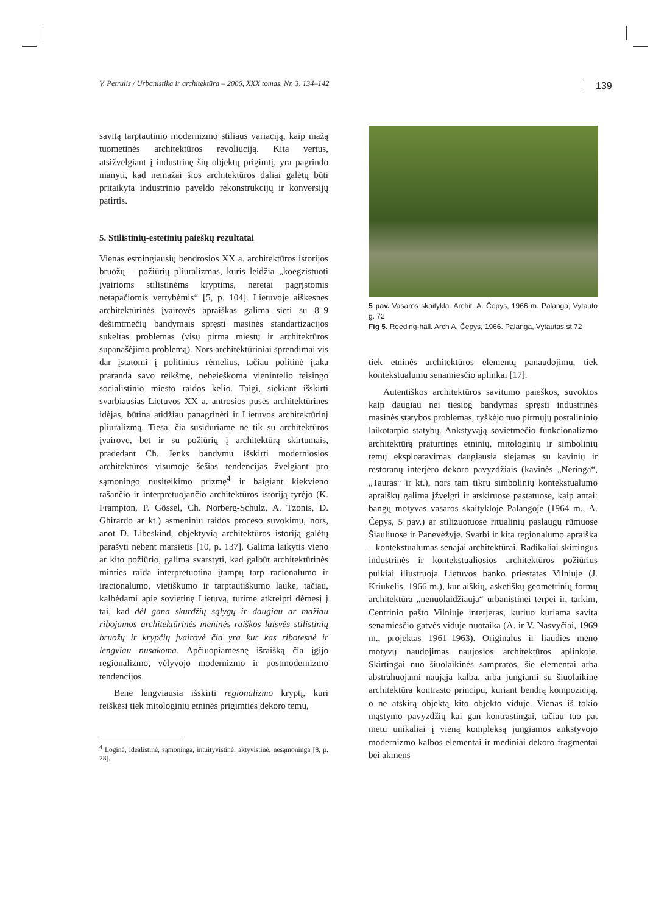V. Petrulis / Urbanistika ir architektūra – 2006, XXX tomas, Nr. 3, 134–142 139
savitą tarptautinio modernizmo stiliaus variaciją, kaip mažą tuometinės architektūros revoliuciją. Kita vertus, atsižvelgiant į industrinę šių objektų prigimtį, yra pagrindo manyti, kad nemažai šios architektūros daliai galėtų būti pritaikyta industrinio paveldo rekonstrukcijų ir konversijų patirtis.
5. Stilistinių-estetinių paieškų rezultatai
Vienas esmingiausių bendrosios XX a. architektūros istorijos bruožų – požiūrių pliuralizmas, kuris leidžia „koegzistuoti įvairioms stilistinėms kryptims, neretai pagrįstomis netapačiomis vertybėmis“ [5, p. 104]. Lietuvoje aiškesnes architektūrinės įvairovės apraiškas galima sieti su 8–9 dešimtmečių bandymais spręsti masinės standartizacijos sukeltas problemas (visų pirma miestų ir architektūros supanašėjimo problemą). Nors architektūriniai sprendimai vis dar įstatomi į politinius rėmelius, tačiau politinė įtaka praranda savo reikšmę, nebeieškoma vienintelio teisingo socialistinio miesto raidos kelio. Taigi, siekiant išskirti svarbiausias Lietuvos XX a. antrosios pusės architektūrines idėjas, būtina atidžiau panagrinėti ir Lietuvos architektūrinį pliuralizmą. Tiesa, čia susiduriame ne tik su architektūros įvairove, bet ir su požiūrių į architektūrą skirtumais, pradedant Ch. Jenks bandymu išskirti moderniosios architektūros visumoje šešias tendencijas žvelgiant pro sąmoningo nusiteikimo prizmę<sup>4</sup> ir baigiant kiekvieno rašančio ir interpretuojančio architektūros istoriją tyrėjo (K. Frampton, P. Gössel, Ch. Norberg-Schulz, A. Tzonis, D. Ghirardo ar kt.) asmeniniu raidos proceso suvokimu, nors, anot D. Libeskind, objektyvią architektūros istoriją galėtų parašyti nebent marsietis [10, p. 137]. Galima laikytis vieno ar kito požiūrio, galima svarstyti, kad galbūt architektūrinės minties raida interpretuotina įtampų tarp racionalumo ir iracionalumo, vietiškumo ir tarptautiškumo lauke, tačiau, kalbėdami apie sovietinę Lietuvą, turime atkreipti dėmesį į tai, kad dėl gana skurdžių sąlygų ir daugiau ar mažiau ribojamos architektūrinės meninės raiškos laisvės stilistinių bruožų ir krypčių įvairovė čia yra kur kas ribotesnė ir lengviau nusakoma. Apčiuopiamesnę išraišką čia įgijo regionalizmo, vėlyvojo modernizmo ir postmodernizmo tendencijos.
Bene lengviausia išskirti regionalizmo kryptį, kuri reiškėsi tiek mitologinių etninės prigimties dekoro temų,
<sup>4</sup> Loginė, idealistinė, sąmoninga, intuityvistinė, aktyvistinė, nesąmoninga [8, p. 28].
5 pav. Vasaros skaitykla. Archit. A. Čepys, 1966 m. Palanga, Vytauto g. 72
Fig 5. Reeding-hall. Arch A. Čepys, 1966. Palanga, Vytautas st 72
tiek etninės architektūros elementų panaudojimu, tiek kontekstualumu senamiesčio aplinkai [17].
Autentiškos architektūros savitumo paieškos, suvoktos kaip daugiau nei tiesiog bandymas spręsti industrinės masinės statybos problemas, ryškėjo nuo pirmųjų postalininio laikotarpio statybų. Ankstyvąją sovietmečio funkcionalizmo architektūrą praturtinęs etninių, mitologinių ir simbolinių temų eksploatavimas daugiausia siejamas su kavinių ir restoranų interjero dekoro pavyzdžiais (kavinės „Neringa“, „Tauras“ ir kt.), nors tam tikrų simbolinių kontekstualumo apraiškų galima įžvelgti ir atskiruose pastatuose, kaip antai: bangų motyvas vasaros skaitykloje Palangoje (1964 m., A. Čepys, 5 pav.) ar stilizuotuose ritualinių paslaugų rūmuose Šiauliuose ir Panevėžyje. Svarbi ir kita regionalumo apraiška – kontekstualumas senajai architektūrai. Radikaliai skirtingus industrinės ir kontekstualiosios architektūros požiūrius puikiai iliustruoja Lietuvos banko priestatas Vilniuje (J. Kriukelis, 1966 m.), kur aiškių, asketiškų geometrinių formų architektūra „nenuolaidžiauja“ urbanistinei terpei ir, tarkim, Centrinio pašto Vilniuje interjeras, kuriuo kuriama savita senamiesčio gatvės viduje nuotaika (A. ir V. Nasvyčiai, 1969 m., projektas 1961–1963). Originalus ir liaudies meno motyvų naudojimas naujosios architektūros aplinkoje. Skirtingai nuo šiuolaikinės sampratos, šie elementai arba abstrahuojami naująja kalba, arba jungiami su šiuolaikine architektūra kontrasto principu, kuriant bendrą kompoziciją, o ne atskirą objektą kito objekto viduje. Vienas iš tokio mąstymo pavyzdžių kai gan kontrastingai, tačiau tuo pat metu unikaliai į vieną kompleksą jungiamos ankstyvojo modernizmo kalbos elementai ir mediniai dekoro fragmentai bei akmens